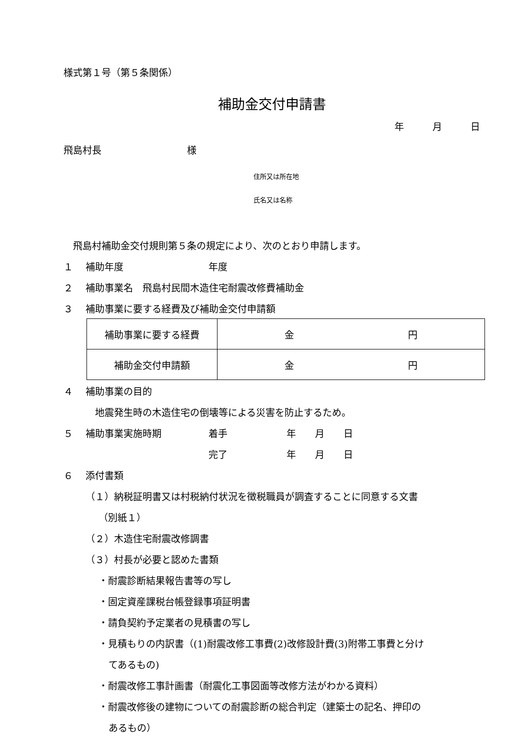様式第１号（第５条関係）
補助金交付申請書
年　　　月　　　日
飛島村長　　　　　　　　　様
住所又は所在地
氏名又は名称
　飛島村補助金交付規則第５条の規定により、次のとおり申請します。
１ 補助年度 年度
２ 補助事業名　飛島村民間木造住宅耐震改修費補助金
３ 補助事業に要する経費及び補助金交付申請額
| 補助事業に要する経費 | 金 円 |
| 補助金交付申請額 | 金 円 |
４ 補助事業の目的
　地震発生時の木造住宅の倒壊等による災害を防止するため。
５ 補助事業実施時期 着手 年　　月　　日
完了 年　　月　　日
６ 添付書類
（１）納税証明書又は村税納付状況を徴税職員が調査することに同意する文書
（別紙１）
（２）木造住宅耐震改修調書
（３）村長が必要と認めた書類
・耐震診断結果報告書等の写し
・固定資産課税台帳登録事項証明書
・請負契約予定業者の見積書の写し
・見積もりの内訳書（(1)耐震改修工事費(2)改修設計費(3)附帯工事費と分け
てあるもの)
・耐震改修工事計画書（耐震化工事図面等改修方法がわかる資料）
・耐震改修後の建物についての耐震診断の総合判定（建築士の記名、押印の
あるもの）